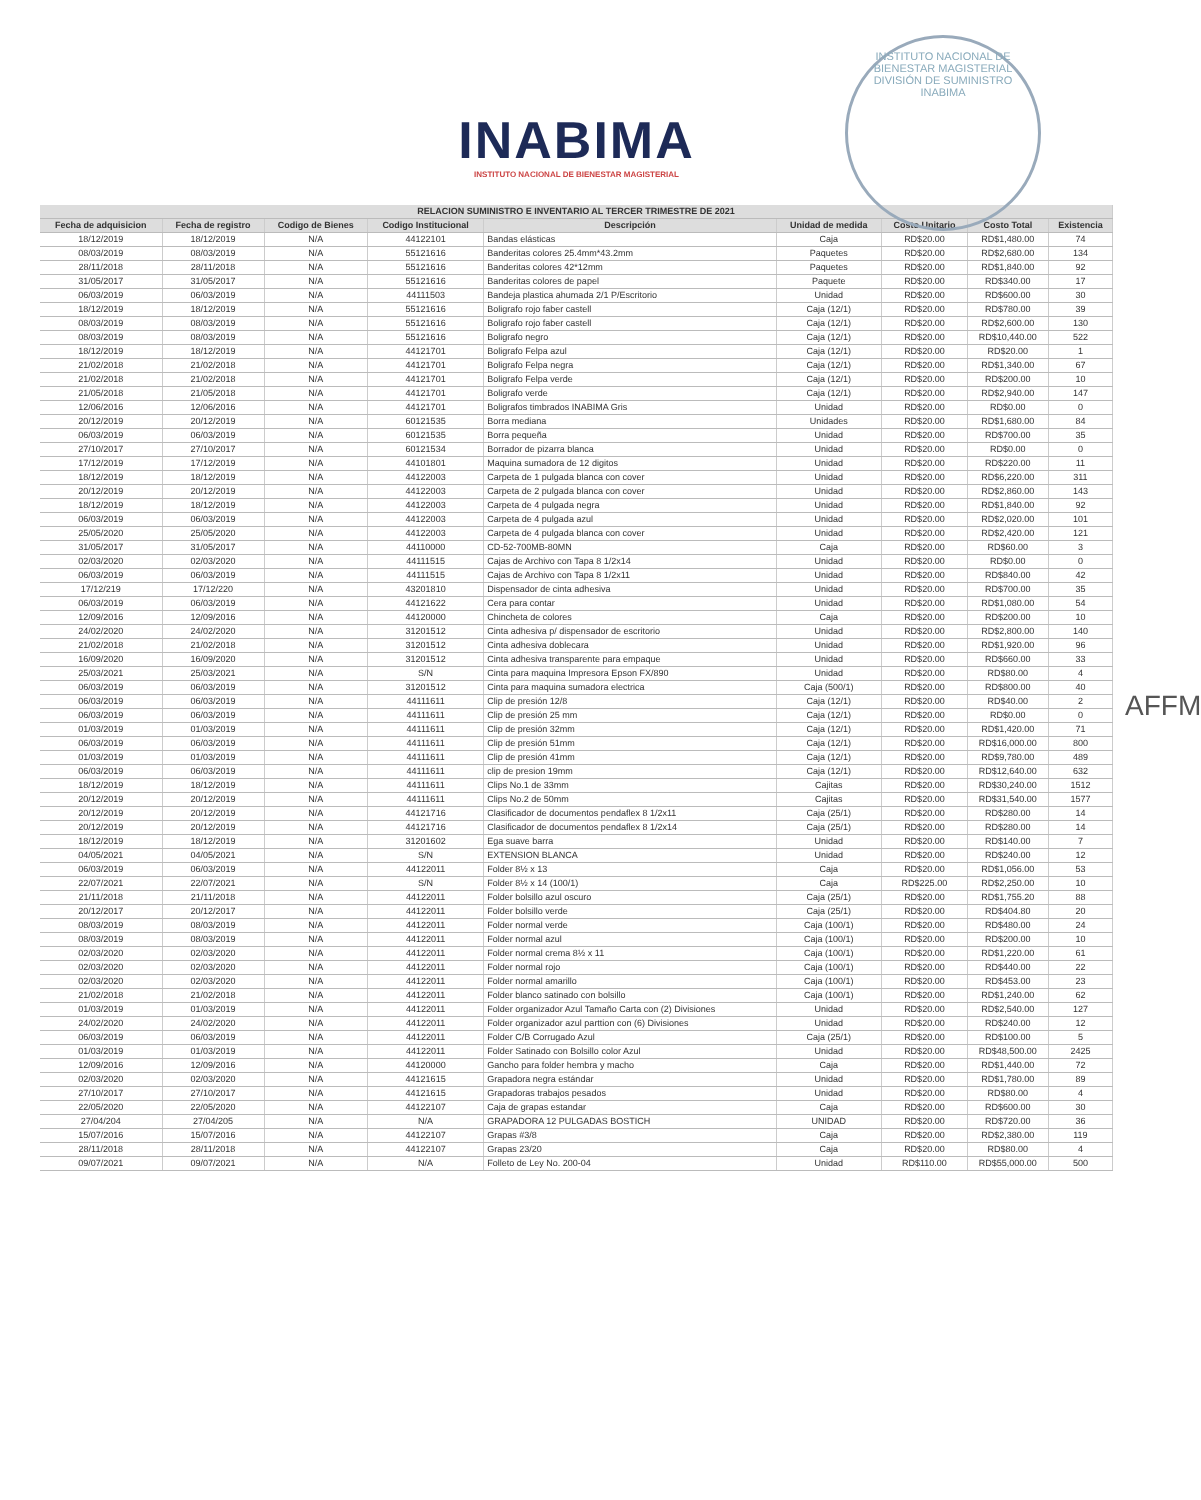INSTITUTO NACIONAL DE BIENESTAR MAGISTERIAL
DIVISIÓN DE SUMINISTRO
INABIMA
INABIMA
INSTITUTO NACIONAL DE BIENESTAR MAGISTERIAL
AFFM
| RELACION SUMINISTRO E INVENTARIO AL TERCER TRIMESTRE DE 2021 | | | | | | | | |
| --- | --- | --- | --- | --- | --- | --- | --- | --- |
| Fecha de adquisicion | Fecha de registro | Codigo de Bienes | Codigo Institucional | Descripción | Unidad de medida | Costo Unitario | Costo Total | Existencia |
| 18/12/2019 | 18/12/2019 | N/A | 44122101 | Bandas elásticas | Caja | RD$20.00 | RD$1,480.00 | 74 |
| 08/03/2019 | 08/03/2019 | N/A | 55121616 | Banderitas colores 25.4mm*43.2mm | Paquetes | RD$20.00 | RD$2,680.00 | 134 |
| 28/11/2018 | 28/11/2018 | N/A | 55121616 | Banderitas colores 42*12mm | Paquetes | RD$20.00 | RD$1,840.00 | 92 |
| 31/05/2017 | 31/05/2017 | N/A | 55121616 | Banderitas colores de papel | Paquete | RD$20.00 | RD$340.00 | 17 |
| 06/03/2019 | 06/03/2019 | N/A | 44111503 | Bandeja plastica ahumada 2/1 P/Escritorio | Unidad | RD$20.00 | RD$600.00 | 30 |
| 18/12/2019 | 18/12/2019 | N/A | 55121616 | Boligrafo rojo faber castell | Caja (12/1) | RD$20.00 | RD$780.00 | 39 |
| 08/03/2019 | 08/03/2019 | N/A | 55121616 | Boligrafo rojo faber castell | Caja (12/1) | RD$20.00 | RD$2,600.00 | 130 |
| 08/03/2019 | 08/03/2019 | N/A | 55121616 | Boligrafo negro | Caja (12/1) | RD$20.00 | RD$10,440.00 | 522 |
| 18/12/2019 | 18/12/2019 | N/A | 44121701 | Boligrafo Felpa azul | Caja (12/1) | RD$20.00 | RD$20.00 | 1 |
| 21/02/2018 | 21/02/2018 | N/A | 44121701 | Boligrafo Felpa negra | Caja (12/1) | RD$20.00 | RD$1,340.00 | 67 |
| 21/02/2018 | 21/02/2018 | N/A | 44121701 | Boligrafo Felpa verde | Caja (12/1) | RD$20.00 | RD$200.00 | 10 |
| 21/05/2018 | 21/05/2018 | N/A | 44121701 | Boligrafo verde | Caja (12/1) | RD$20.00 | RD$2,940.00 | 147 |
| 12/06/2016 | 12/06/2016 | N/A | 44121701 | Boligrafos timbrados INABIMA Gris | Unidad | RD$20.00 | RD$0.00 | 0 |
| 20/12/2019 | 20/12/2019 | N/A | 60121535 | Borra mediana | Unidades | RD$20.00 | RD$1,680.00 | 84 |
| 06/03/2019 | 06/03/2019 | N/A | 60121535 | Borra pequeña | Unidad | RD$20.00 | RD$700.00 | 35 |
| 27/10/2017 | 27/10/2017 | N/A | 60121534 | Borrador de pizarra blanca | Unidad | RD$20.00 | RD$0.00 | 0 |
| 17/12/2019 | 17/12/2019 | N/A | 44101801 | Maquina sumadora de 12 digitos | Unidad | RD$20.00 | RD$220.00 | 11 |
| 18/12/2019 | 18/12/2019 | N/A | 44122003 | Carpeta de 1 pulgada blanca con cover | Unidad | RD$20.00 | RD$6,220.00 | 311 |
| 20/12/2019 | 20/12/2019 | N/A | 44122003 | Carpeta de 2 pulgada blanca con cover | Unidad | RD$20.00 | RD$2,860.00 | 143 |
| 18/12/2019 | 18/12/2019 | N/A | 44122003 | Carpeta de 4 pulgada negra | Unidad | RD$20.00 | RD$1,840.00 | 92 |
| 06/03/2019 | 06/03/2019 | N/A | 44122003 | Carpeta de 4 pulgada azul | Unidad | RD$20.00 | RD$2,020.00 | 101 |
| 25/05/2020 | 25/05/2020 | N/A | 44122003 | Carpeta de 4 pulgada blanca con cover | Unidad | RD$20.00 | RD$2,420.00 | 121 |
| 31/05/2017 | 31/05/2017 | N/A | 44110000 | CD-52-700MB-80MN | Caja | RD$20.00 | RD$60.00 | 3 |
| 02/03/2020 | 02/03/2020 | N/A | 44111515 | Cajas de Archivo con Tapa 8 1/2x14 | Unidad | RD$20.00 | RD$0.00 | 0 |
| 06/03/2019 | 06/03/2019 | N/A | 44111515 | Cajas de Archivo con Tapa 8 1/2x11 | Unidad | RD$20.00 | RD$840.00 | 42 |
| 17/12/219 | 17/12/220 | N/A | 43201810 | Dispensador de cinta adhesiva | Unidad | RD$20.00 | RD$700.00 | 35 |
| 06/03/2019 | 06/03/2019 | N/A | 44121622 | Cera para contar | Unidad | RD$20.00 | RD$1,080.00 | 54 |
| 12/09/2016 | 12/09/2016 | N/A | 44120000 | Chincheta de colores | Caja | RD$20.00 | RD$200.00 | 10 |
| 24/02/2020 | 24/02/2020 | N/A | 31201512 | Cinta adhesiva p/ dispensador de escritorio | Unidad | RD$20.00 | RD$2,800.00 | 140 |
| 21/02/2018 | 21/02/2018 | N/A | 31201512 | Cinta adhesiva doblecara | Unidad | RD$20.00 | RD$1,920.00 | 96 |
| 16/09/2020 | 16/09/2020 | N/A | 31201512 | Cinta adhesiva transparente para empaque | Unidad | RD$20.00 | RD$660.00 | 33 |
| 25/03/2021 | 25/03/2021 | N/A | S/N | Cinta para maquina Impresora Epson FX/890 | Unidad | RD$20.00 | RD$80.00 | 4 |
| 06/03/2019 | 06/03/2019 | N/A | 31201512 | Cinta para maquina sumadora electrica | Caja (500/1) | RD$20.00 | RD$800.00 | 40 |
| 06/03/2019 | 06/03/2019 | N/A | 44111611 | Clip de presión 12/8 | Caja (12/1) | RD$20.00 | RD$40.00 | 2 |
| 06/03/2019 | 06/03/2019 | N/A | 44111611 | Clip de presión 25 mm | Caja (12/1) | RD$20.00 | RD$0.00 | 0 |
| 01/03/2019 | 01/03/2019 | N/A | 44111611 | Clip de presión 32mm | Caja (12/1) | RD$20.00 | RD$1,420.00 | 71 |
| 06/03/2019 | 06/03/2019 | N/A | 44111611 | Clip de presión 51mm | Caja (12/1) | RD$20.00 | RD$16,000.00 | 800 |
| 01/03/2019 | 01/03/2019 | N/A | 44111611 | Clip de presión 41mm | Caja (12/1) | RD$20.00 | RD$9,780.00 | 489 |
| 06/03/2019 | 06/03/2019 | N/A | 44111611 | clip de presion 19mm | Caja (12/1) | RD$20.00 | RD$12,640.00 | 632 |
| 18/12/2019 | 18/12/2019 | N/A | 44111611 | Clips No.1 de 33mm | Cajitas | RD$20.00 | RD$30,240.00 | 1512 |
| 20/12/2019 | 20/12/2019 | N/A | 44111611 | Clips No.2 de 50mm | Cajitas | RD$20.00 | RD$31,540.00 | 1577 |
| 20/12/2019 | 20/12/2019 | N/A | 44121716 | Clasificador de documentos pendaflex 8 1/2x11 | Caja (25/1) | RD$20.00 | RD$280.00 | 14 |
| 20/12/2019 | 20/12/2019 | N/A | 44121716 | Clasificador de documentos pendaflex 8 1/2x14 | Caja (25/1) | RD$20.00 | RD$280.00 | 14 |
| 18/12/2019 | 18/12/2019 | N/A | 31201602 | Ega suave barra | Unidad | RD$20.00 | RD$140.00 | 7 |
| 04/05/2021 | 04/05/2021 | N/A | S/N | EXTENSION BLANCA | Unidad | RD$20.00 | RD$240.00 | 12 |
| 06/03/2019 | 06/03/2019 | N/A | 44122011 | Folder 8½ x 13 | Caja | RD$20.00 | RD$1,056.00 | 53 |
| 22/07/2021 | 22/07/2021 | N/A | S/N | Folder 8½ x 14 (100/1) | Caja | RD$225.00 | RD$2,250.00 | 10 |
| 21/11/2018 | 21/11/2018 | N/A | 44122011 | Folder bolsillo azul oscuro | Caja (25/1) | RD$20.00 | RD$1,755.20 | 88 |
| 20/12/2017 | 20/12/2017 | N/A | 44122011 | Folder bolsillo verde | Caja (25/1) | RD$20.00 | RD$404.80 | 20 |
| 08/03/2019 | 08/03/2019 | N/A | 44122011 | Folder normal verde | Caja (100/1) | RD$20.00 | RD$480.00 | 24 |
| 08/03/2019 | 08/03/2019 | N/A | 44122011 | Folder normal azul | Caja (100/1) | RD$20.00 | RD$200.00 | 10 |
| 02/03/2020 | 02/03/2020 | N/A | 44122011 | Folder normal crema 8½ x 11 | Caja (100/1) | RD$20.00 | RD$1,220.00 | 61 |
| 02/03/2020 | 02/03/2020 | N/A | 44122011 | Folder normal rojo | Caja (100/1) | RD$20.00 | RD$440.00 | 22 |
| 02/03/2020 | 02/03/2020 | N/A | 44122011 | Folder normal amarillo | Caja (100/1) | RD$20.00 | RD$453.00 | 23 |
| 21/02/2018 | 21/02/2018 | N/A | 44122011 | Folder blanco satinado con bolsillo | Caja (100/1) | RD$20.00 | RD$1,240.00 | 62 |
| 01/03/2019 | 01/03/2019 | N/A | 44122011 | Folder organizador Azul Tamaño Carta con (2) Divisiones | Unidad | RD$20.00 | RD$2,540.00 | 127 |
| 24/02/2020 | 24/02/2020 | N/A | 44122011 | Folder organizador azul parttion con (6) Divisiones | Unidad | RD$20.00 | RD$240.00 | 12 |
| 06/03/2019 | 06/03/2019 | N/A | 44122011 | Folder C/B Corrugado Azul | Caja (25/1) | RD$20.00 | RD$100.00 | 5 |
| 01/03/2019 | 01/03/2019 | N/A | 44122011 | Folder Satinado con Bolsillo color Azul | Unidad | RD$20.00 | RD$48,500.00 | 2425 |
| 12/09/2016 | 12/09/2016 | N/A | 44120000 | Gancho para folder hembra y macho | Caja | RD$20.00 | RD$1,440.00 | 72 |
| 02/03/2020 | 02/03/2020 | N/A | 44121615 | Grapadora negra estándar | Unidad | RD$20.00 | RD$1,780.00 | 89 |
| 27/10/2017 | 27/10/2017 | N/A | 44121615 | Grapadoras trabajos pesados | Unidad | RD$20.00 | RD$80.00 | 4 |
| 22/05/2020 | 22/05/2020 | N/A | 44122107 | Caja de grapas estandar | Caja | RD$20.00 | RD$600.00 | 30 |
| 27/04/204 | 27/04/205 | N/A | N/A | GRAPADORA 12 PULGADAS BOSTICH | UNIDAD | RD$20.00 | RD$720.00 | 36 |
| 15/07/2016 | 15/07/2016 | N/A | 44122107 | Grapas #3/8 | Caja | RD$20.00 | RD$2,380.00 | 119 |
| 28/11/2018 | 28/11/2018 | N/A | 44122107 | Grapas 23/20 | Caja | RD$20.00 | RD$80.00 | 4 |
| 09/07/2021 | 09/07/2021 | N/A | N/A | Folleto de Ley No. 200-04 | Unidad | RD$110.00 | RD$55,000.00 | 500 |